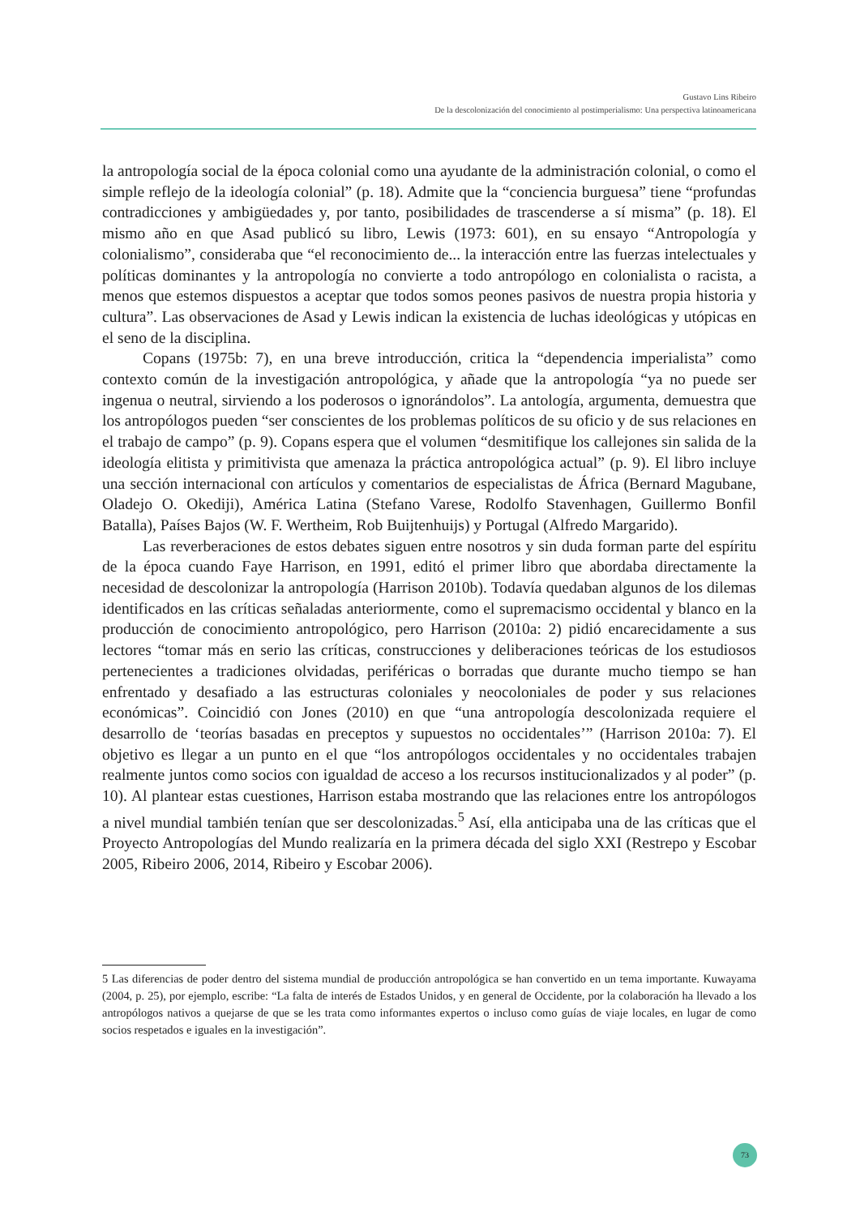Gustavo Lins Ribeiro
De la descolonización del conocimiento al postimperialismo: Una perspectiva latinoamericana
la antropología social de la época colonial como una ayudante de la administración colonial, o como el simple reflejo de la ideología colonial” (p. 18). Admite que la “conciencia burguesa” tiene “profundas contradicciones y ambigüedades y, por tanto, posibilidades de trascenderse a sí misma” (p. 18). El mismo año en que Asad publicó su libro, Lewis (1973: 601), en su ensayo “Antropología y colonialismo”, consideraba que “el reconocimiento de... la interacción entre las fuerzas intelectuales y políticas dominantes y la antropología no convierte a todo antropólogo en colonialista o racista, a menos que estemos dispuestos a aceptar que todos somos peones pasivos de nuestra propia historia y cultura”. Las observaciones de Asad y Lewis indican la existencia de luchas ideológicas y utópicas en el seno de la disciplina.
Copans (1975b: 7), en una breve introducción, critica la “dependencia imperialista” como contexto común de la investigación antropológica, y añade que la antropología “ya no puede ser ingenua o neutral, sirviendo a los poderosos o ignorándolos”. La antología, argumenta, demuestra que los antropólogos pueden “ser conscientes de los problemas políticos de su oficio y de sus relaciones en el trabajo de campo” (p. 9). Copans espera que el volumen “desmitifique los callejones sin salida de la ideología elitista y primitivista que amenaza la práctica antropológica actual” (p. 9). El libro incluye una sección internacional con artículos y comentarios de especialistas de África (Bernard Magubane, Oladejo O. Okediji), América Latina (Stefano Varese, Rodolfo Stavenhagen, Guillermo Bonfil Batalla), Países Bajos (W. F. Wertheim, Rob Buijtenhuijs) y Portugal (Alfredo Margarido).
Las reverberaciones de estos debates siguen entre nosotros y sin duda forman parte del espíritu de la época cuando Faye Harrison, en 1991, editó el primer libro que abordaba directamente la necesidad de descolonizar la antropología (Harrison 2010b). Todavía quedaban algunos de los dilemas identificados en las críticas señaladas anteriormente, como el supremacismo occidental y blanco en la producción de conocimiento antropológico, pero Harrison (2010a: 2) pidió encarecidamente a sus lectores “tomar más en serio las críticas, construcciones y deliberaciones teóricas de los estudiosos pertenecientes a tradiciones olvidadas, periféricas o borradas que durante mucho tiempo se han enfrentado y desafiado a las estructuras coloniales y neocoloniales de poder y sus relaciones económicas”. Coincidió con Jones (2010) en que “una antropología descolonizada requiere el desarrollo de ‘teorías basadas en preceptos y supuestos no occidentales’” (Harrison 2010a: 7). El objetivo es llegar a un punto en el que “los antropólogos occidentales y no occidentales trabajen realmente juntos como socios con igualdad de acceso a los recursos institucionalizados y al poder” (p. 10). Al plantear estas cuestiones, Harrison estaba mostrando que las relaciones entre los antropólogos a nivel mundial también tenían que ser descolonizadas.<sup>5</sup> Así, ella anticipaba una de las críticas que el Proyecto Antropologías del Mundo realizaría en la primera década del siglo XXI (Restrepo y Escobar 2005, Ribeiro 2006, 2014, Ribeiro y Escobar 2006).
5 Las diferencias de poder dentro del sistema mundial de producción antropológica se han convertido en un tema importante. Kuwayama (2004, p. 25), por ejemplo, escribe: “La falta de interés de Estados Unidos, y en general de Occidente, por la colaboración ha llevado a los antropólogos nativos a quejarse de que se les trata como informantes expertos o incluso como guías de viaje locales, en lugar de como socios respetados e iguales en la investigación”.
73